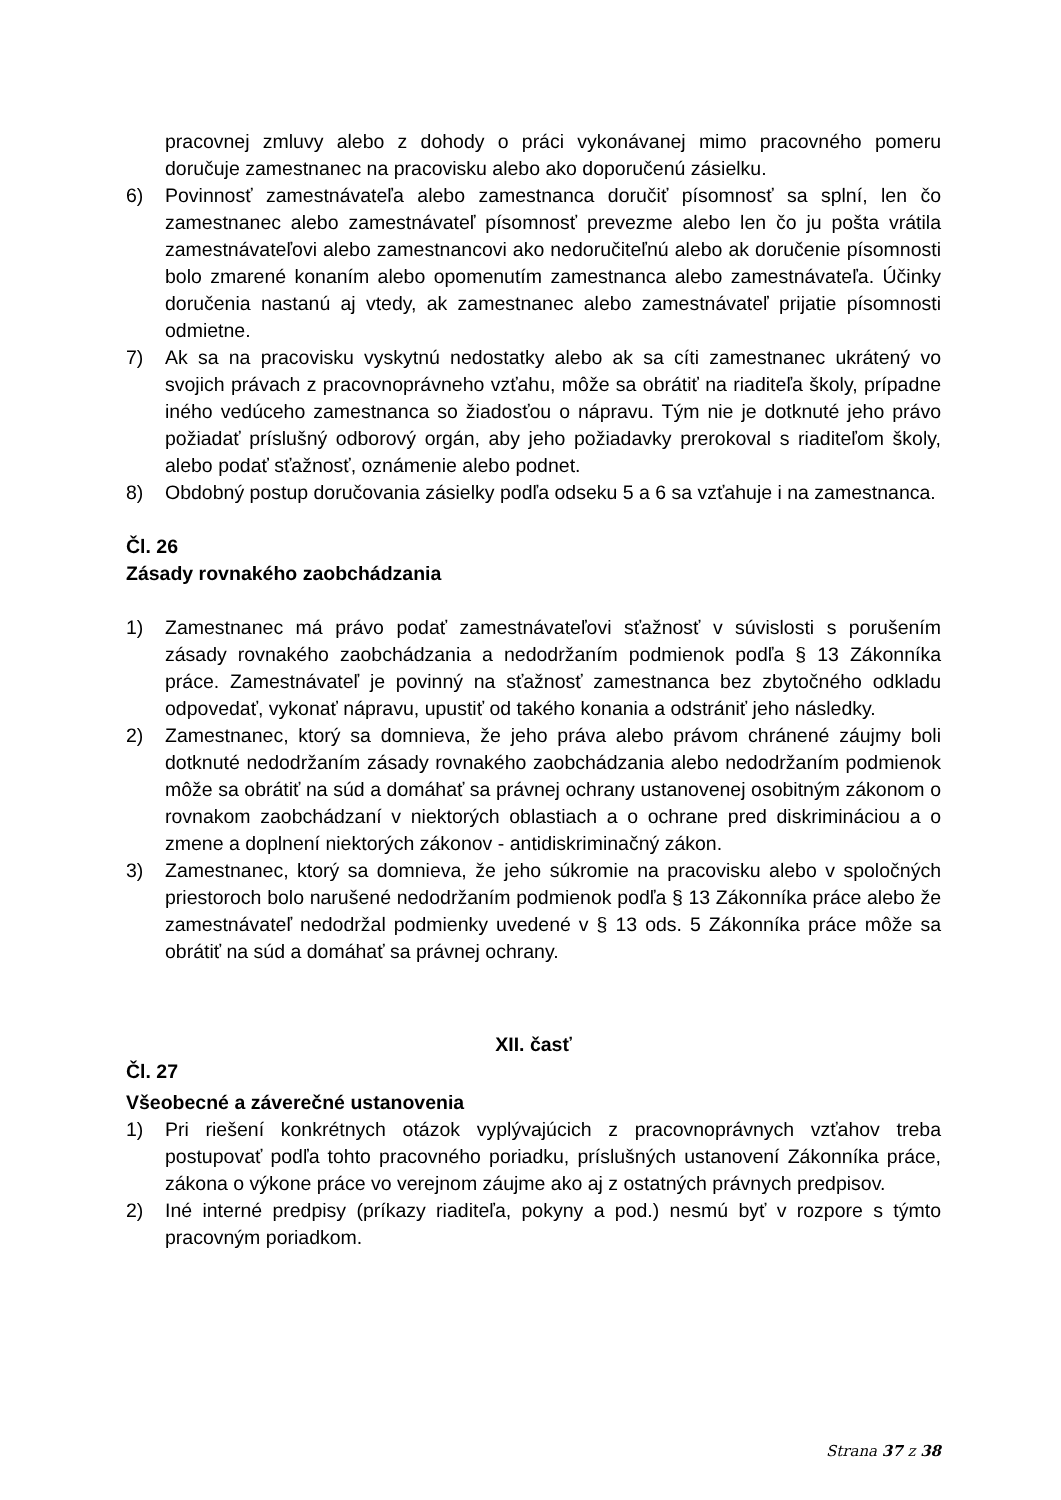pracovnej zmluvy alebo z dohody o práci vykonávanej mimo pracovného pomeru doručuje zamestnanec na pracovisku alebo ako doporučenú zásielku.
6) Povinnosť zamestnávateľa alebo zamestnanca doručiť písomnosť sa splní, len čo zamestnanec alebo zamestnávateľ písomnosť prevezme alebo len čo ju pošta vrátila zamestnávateľovi alebo zamestnancovi ako nedoručiteľnú alebo ak doručenie písomnosti bolo zmarené konaním alebo opomenutím zamestnanca alebo zamestnávateľa. Účinky doručenia nastanú aj vtedy, ak zamestnanec alebo zamestnávateľ prijatie písomnosti odmietne.
7) Ak sa na pracovisku vyskytnú nedostatky alebo ak sa cíti zamestnanec ukrátený vo svojich právach z pracovnoprávneho vzťahu, môže sa obrátiť na riaditeľa školy, prípadne iného vedúceho zamestnanca so žiadosťou o nápravu. Tým nie je dotknuté jeho právo požiadať príslušný odborový orgán, aby jeho požiadavky prerokoval s riaditeľom školy, alebo podať sťažnosť, oznámenie alebo podnet.
8) Obdobný postup doručovania zásielky podľa odseku 5 a 6 sa vzťahuje i na zamestnanca.
Čl. 26
Zásady rovnakého zaobchádzania
1) Zamestnanec má právo podať zamestnávateľovi sťažnosť v súvislosti s porušením zásady rovnakého zaobchádzania a nedodržaním podmienok podľa § 13 Zákonníka práce. Zamestnávateľ je povinný na sťažnosť zamestnanca bez zbytočného odkladu odpovedať, vykonať nápravu, upustiť od takého konania a odstrániť jeho následky.
2) Zamestnanec, ktorý sa domnieva, že jeho práva alebo právom chránené záujmy boli dotknuté nedodržaním zásady rovnakého zaobchádzania alebo nedodržaním podmienok môže sa obrátiť na súd a domáhať sa právnej ochrany ustanovenej osobitným zákonom o rovnakom zaobchádzaní v niektorých oblastiach a o ochrane pred diskrimináciou a o zmene a doplnení niektorých zákonov - antidiskriminačný zákon.
3) Zamestnanec, ktorý sa domnieva, že jeho súkromie na pracovisku alebo v spoločných priestoroch bolo narušené nedodržaním podmienok podľa § 13 Zákonníka práce alebo že zamestnávateľ nedodržal podmienky uvedené v § 13 ods. 5 Zákonníka práce môže sa obrátiť na súd a domáhať sa právnej ochrany.
XII. časť
Čl. 27
Všeobecné a záverečné ustanovenia
1) Pri riešení konkrétnych otázok vyplývajúcich z pracovnoprávnych vzťahov treba postupovať podľa tohto pracovného poriadku, príslušných ustanovení Zákonníka práce, zákona o výkone práce vo verejnom záujme ako aj z ostatných právnych predpisov.
2) Iné interné predpisy (príkazy riaditeľa, pokyny a pod.) nesmú byť v rozpore s týmto pracovným poriadkom.
Strana 37 z 38